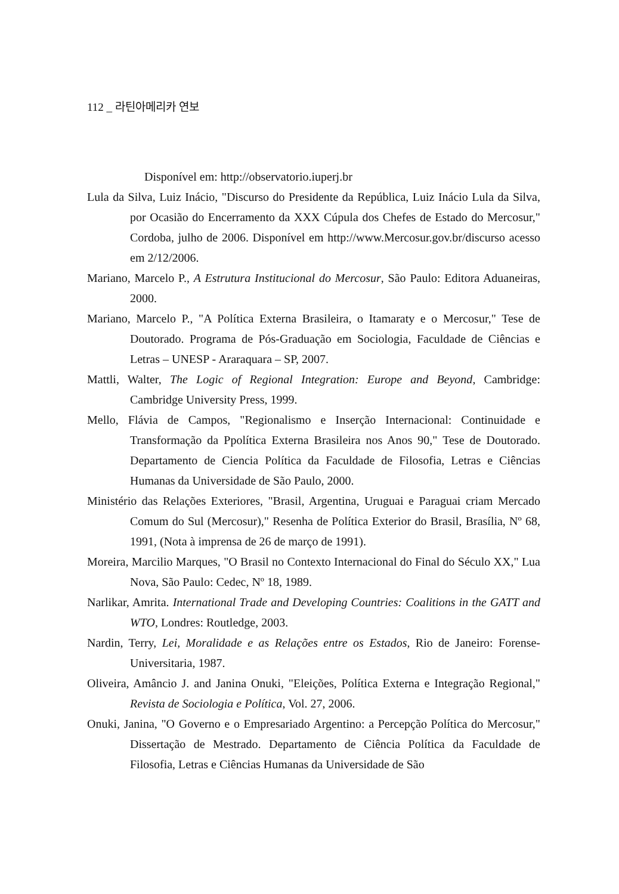112 _ 라틴아메리카 연보
Disponível em: http://observatorio.iuperj.br
Lula da Silva, Luiz Inácio, "Discurso do Presidente da República, Luiz Inácio Lula da Silva, por Ocasião do Encerramento da XXX Cúpula dos Chefes de Estado do Mercosur," Cordoba, julho de 2006. Disponível em http://www.Mercosur.gov.br/discurso acesso em 2/12/2006.
Mariano, Marcelo P., A Estrutura Institucional do Mercosur, São Paulo: Editora Aduaneiras, 2000.
Mariano, Marcelo P., "A Política Externa Brasileira, o Itamaraty e o Mercosur," Tese de Doutorado. Programa de Pós-Graduação em Sociologia, Faculdade de Ciências e Letras – UNESP - Araraquara – SP, 2007.
Mattli, Walter, The Logic of Regional Integration: Europe and Beyond, Cambridge: Cambridge University Press, 1999.
Mello, Flávia de Campos, "Regionalismo e Inserção Internacional: Continuidade e Transformação da Ppolítica Externa Brasileira nos Anos 90," Tese de Doutorado. Departamento de Ciencia Política da Faculdade de Filosofia, Letras e Ciências Humanas da Universidade de São Paulo, 2000.
Ministério das Relações Exteriores, "Brasil, Argentina, Uruguai e Paraguai criam Mercado Comum do Sul (Mercosur)," Resenha de Política Exterior do Brasil, Brasília, Nº 68, 1991, (Nota à imprensa de 26 de março de 1991).
Moreira, Marcilio Marques, "O Brasil no Contexto Internacional do Final do Século XX," Lua Nova, São Paulo: Cedec, Nº 18, 1989.
Narlikar, Amrita. International Trade and Developing Countries: Coalitions in the GATT and WTO, Londres: Routledge, 2003.
Nardin, Terry, Lei, Moralidade e as Relações entre os Estados, Rio de Janeiro: Forense-Universitaria, 1987.
Oliveira, Amâncio J. and Janina Onuki, "Eleições, Política Externa e Integração Regional," Revista de Sociologia e Política, Vol. 27, 2006.
Onuki, Janina, "O Governo e o Empresariado Argentino: a Percepção Política do Mercosur," Dissertação de Mestrado. Departamento de Ciência Política da Faculdade de Filosofia, Letras e Ciências Humanas da Universidade de São